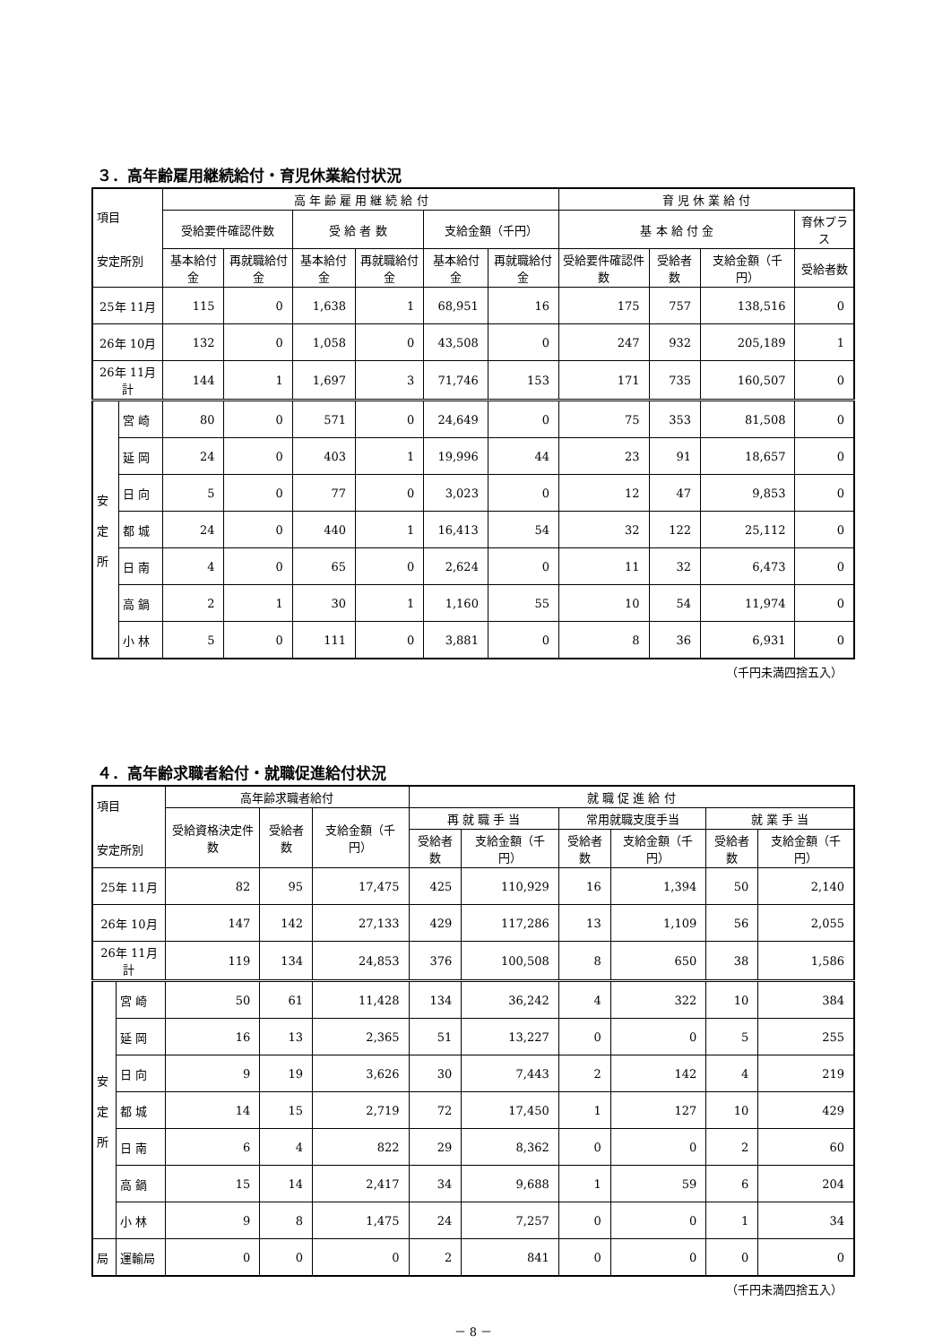３．高年齢雇用継続給付・育児休業給付状況
| 項目 安定所別 | | 高 年 齢 雇 用 継 続 給 付 | | | | | | 育 児 休 業 給 付 | | | |
| --- | --- | --- | --- | --- | --- | --- | --- | --- | --- | --- | --- |
| | | 受給要件確認件数 | | 受 給 者 数 | | 支給金額（千円） | | 基 本 給 付 金 | | | 育休プラス |
| | | 基本給付金 | 再就職給付金 | 基本給付金 | 再就職給付金 | 基本給付金 | 再就職給付金 | 受給要件確認件数 | 受給者数 | 支給金額（千円） | 受給者数 |
| 25年 11月 | | 115 | 0 | 1,638 | 1 | 68,951 | 16 | 175 | 757 | 138,516 | 0 |
| 26年 10月 | | 132 | 0 | 1,058 | 0 | 43,508 | 0 | 247 | 932 | 205,189 | 1 |
| 26年 11月計 | | 144 | 1 | 1,697 | 3 | 71,746 | 153 | 171 | 735 | 160,507 | 0 |
| 安 定 所 | 宮 崎 | 80 | 0 | 571 | 0 | 24,649 | 0 | 75 | 353 | 81,508 | 0 |
| | 延 岡 | 24 | 0 | 403 | 1 | 19,996 | 44 | 23 | 91 | 18,657 | 0 |
| | 日 向 | 5 | 0 | 77 | 0 | 3,023 | 0 | 12 | 47 | 9,853 | 0 |
| | 都 城 | 24 | 0 | 440 | 1 | 16,413 | 54 | 32 | 122 | 25,112 | 0 |
| | 日 南 | 4 | 0 | 65 | 0 | 2,624 | 0 | 11 | 32 | 6,473 | 0 |
| | 高 鍋 | 2 | 1 | 30 | 1 | 1,160 | 55 | 10 | 54 | 11,974 | 0 |
| | 小 林 | 5 | 0 | 111 | 0 | 3,881 | 0 | 8 | 36 | 6,931 | 0 |
（千円未満四捨五入）
４．高年齢求職者給付・就職促進給付状況
| 項目 安定所別 | | 高年齢求職者給付 | | | 就 職 促 進 給 付 | | | | | |
| --- | --- | --- | --- | --- | --- | --- | --- | --- | --- | --- |
| | | 受給資格決定件数 | 受給者数 | 支給金額（千円） | 再 就 職 手 当 | | 常用就職支度手当 | | 就 業 手 当 | |
| | | | | | 受給者数 | 支給金額（千円） | 受給者数 | 支給金額（千円） | 受給者数 | 支給金額（千円） |
| 25年 11月 | | 82 | 95 | 17,475 | 425 | 110,929 | 16 | 1,394 | 50 | 2,140 |
| 26年 10月 | | 147 | 142 | 27,133 | 429 | 117,286 | 13 | 1,109 | 56 | 2,055 |
| 26年 11月計 | | 119 | 134 | 24,853 | 376 | 100,508 | 8 | 650 | 38 | 1,586 |
| 安 定 所 | 宮 崎 | 50 | 61 | 11,428 | 134 | 36,242 | 4 | 322 | 10 | 384 |
| | 延 岡 | 16 | 13 | 2,365 | 51 | 13,227 | 0 | 0 | 5 | 255 |
| | 日 向 | 9 | 19 | 3,626 | 30 | 7,443 | 2 | 142 | 4 | 219 |
| | 都 城 | 14 | 15 | 2,719 | 72 | 17,450 | 1 | 127 | 10 | 429 |
| | 日 南 | 6 | 4 | 822 | 29 | 8,362 | 0 | 0 | 2 | 60 |
| | 高 鍋 | 15 | 14 | 2,417 | 34 | 9,688 | 1 | 59 | 6 | 204 |
| | 小 林 | 9 | 8 | 1,475 | 24 | 7,257 | 0 | 0 | 1 | 34 |
| 局 | 運輸局 | 0 | 0 | 0 | 2 | 841 | 0 | 0 | 0 | 0 |
（千円未満四捨五入）
－ 8 －